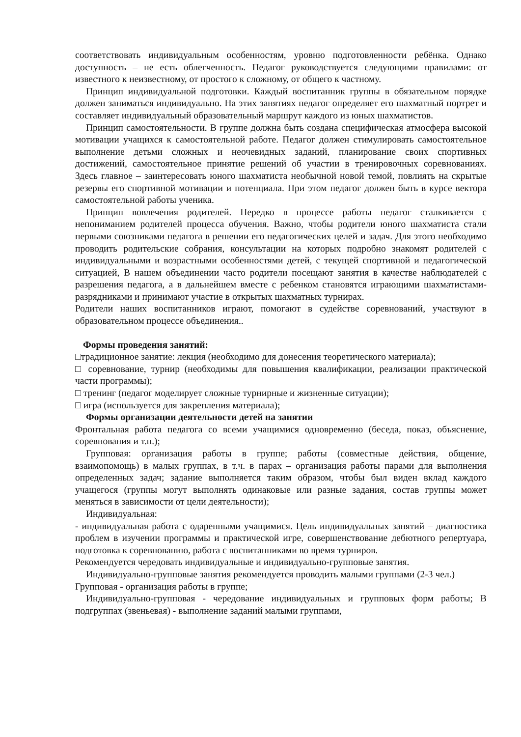соответствовать индивидуальным особенностям, уровню подготовленности ребёнка. Однако доступность – не есть облегченность. Педагог руководствуется следующими правилами: от известного к неизвестному, от простого к сложному, от общего к частному.
Принцип индивидуальной подготовки. Каждый воспитанник группы в обязательном порядке должен заниматься индивидуально. На этих занятиях педагог определяет его шахматный портрет и составляет индивидуальный образовательный маршрут каждого из юных шахматистов.
Принцип самостоятельности. В группе должна быть создана специфическая атмосфера высокой мотивации учащихся к самостоятельной работе. Педагог должен стимулировать самостоятельное выполнение детьми сложных и неочевидных заданий, планирование своих спортивных достижений, самостоятельное принятие решений об участии в тренировочных соревнованиях. Здесь главное – заинтересовать юного шахматиста необычной новой темой, повлиять на скрытые резервы его спортивной мотивации и потенциала. При этом педагог должен быть в курсе вектора самостоятельной работы ученика.
Принцип вовлечения родителей. Нередко в процессе работы педагог сталкивается с непониманием родителей процесса обучения. Важно, чтобы родители юного шахматиста стали первыми союзниками педагога в решении его педагогических целей и задач. Для этого необходимо проводить родительские собрания, консультации на которых подробно знакомят родителей с индивидуальными и возрастными особенностями детей, с текущей спортивной и педагогической ситуацией, В нашем объединении часто родители посещают занятия в качестве наблюдателей с разрешения педагога, а в дальнейшем вместе с ребенком становятся играющими шахматистами-разрядниками и принимают участие в открытых шахматных турнирах.
Родители наших воспитанников играют, помогают в судействе соревнований, участвуют в образовательном процессе объединения..
Формы проведения занятий:
□традиционное занятие: лекция (необходимо для донесения теоретического материала);
□ соревнование, турнир (необходимы для повышения квалификации, реализации практической части программы);
□ тренинг (педагог моделирует сложные турнирные и жизненные ситуации);
□ игра (используется для закрепления материала);
Формы организации деятельности детей на занятии
Фронтальная работа педагога со всеми учащимися одновременно (беседа, показ, объяснение, соревнования и т.п.);
Групповая: организация работы в группе; работы (совместные действия, общение, взаимопомощь) в малых группах, в т.ч. в парах – организация работы парами для выполнения определенных задач; задание выполняется таким образом, чтобы был виден вклад каждого учащегося (группы могут выполнять одинаковые или разные задания, состав группы может меняться в зависимости от цели деятельности);
Индивидуальная:
- индивидуальная работа с одаренными учащимися. Цель индивидуальных занятий – диагностика проблем в изучении программы и практической игре, совершенствование дебютного репертуара, подготовка к соревнованию, работа с воспитанниками во время турниров.
Рекомендуется чередовать индивидуальные и индивидуально-групповые занятия.
Индивидуально-групповые занятия рекомендуется проводить малыми группами (2-3 чел.)
Групповая - организация работы в группе;
Индивидуально-групповая - чередование индивидуальных и групповых форм работы; В подгруппах (звеньевая) - выполнение заданий малыми группами,